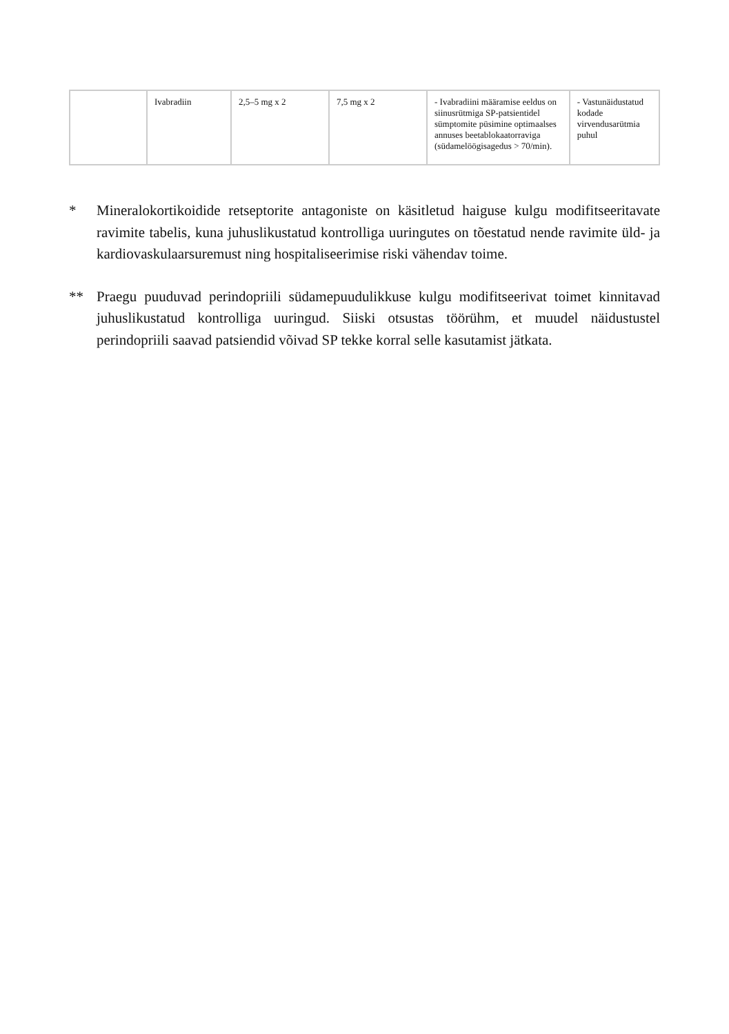| | Ivabradiin | 2,5–5 mg x 2 | 7,5 mg x 2 | - Ivabradiini määramise eeldus on siinusrütmiga SP-patsientidel sümptomite püsimine optimaalses annuses beetablokaatorraviga (südamelöögisagedus > 70/min). | - Vastunäidustatud kodade virvendusarütmia puhul |
* Mineralokortikoidide retseptorite antagoniste on käsitletud haiguse kulgu modifitseeritavate ravimite tabelis, kuna juhuslikustatud kontrolliga uuringutes on tõestatud nende ravimite üld- ja kardiovaskulaarsuremust ning hospitaliseerimise riski vähendav toime.
** Praegu puuduvad perindopriili südamepuudulikkuse kulgu modifitseerivat toimet kinnitavad juhuslikustatud kontrolliga uuringud. Siiski otsustas töörühm, et muudel näidustustel perindopriili saavad patsiendid võivad SP tekke korral selle kasutamist jätkata.